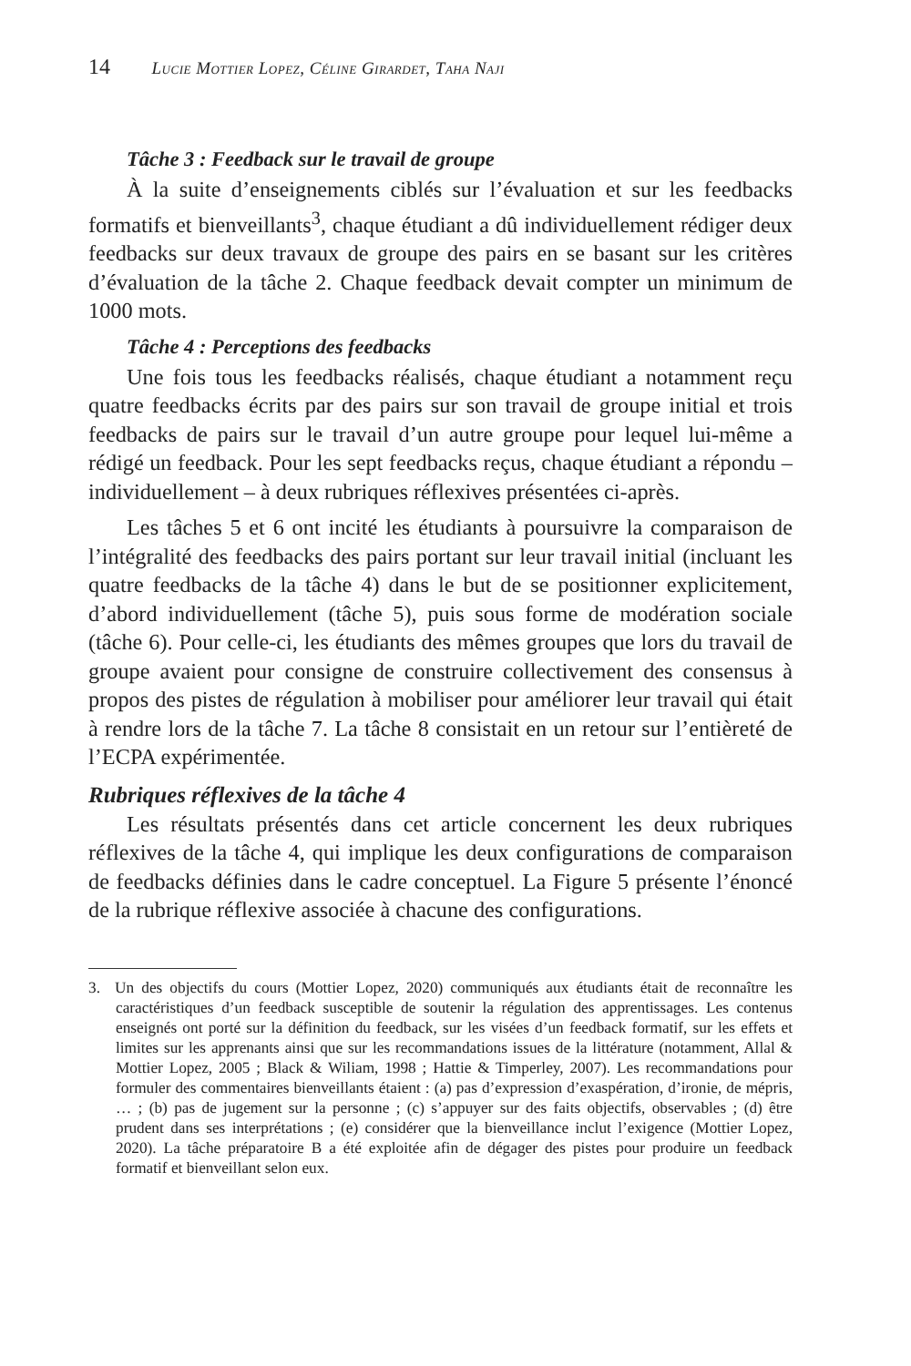14 Lucie Mottier Lopez, Céline Girardet, Taha Naji
Tâche 3 : Feedback sur le travail de groupe
À la suite d’enseignements ciblés sur l’évaluation et sur les feedbacks formatifs et bienveillants<sup>3</sup>, chaque étudiant a dû individuellement rédiger deux feedbacks sur deux travaux de groupe des pairs en se basant sur les critères d’évaluation de la tâche 2. Chaque feedback devait compter un minimum de 1000 mots.
Tâche 4 : Perceptions des feedbacks
Une fois tous les feedbacks réalisés, chaque étudiant a notamment reçu quatre feedbacks écrits par des pairs sur son travail de groupe initial et trois feedbacks de pairs sur le travail d’un autre groupe pour lequel lui-même a rédigé un feedback. Pour les sept feedbacks reçus, chaque étudiant a répondu – individuellement – à deux rubriques réflexives présentées ci-après.
Les tâches 5 et 6 ont incité les étudiants à poursuivre la comparaison de l’intégralité des feedbacks des pairs portant sur leur travail initial (incluant les quatre feedbacks de la tâche 4) dans le but de se positionner explicitement, d’abord individuellement (tâche 5), puis sous forme de modération sociale (tâche 6). Pour celle-ci, les étudiants des mêmes groupes que lors du travail de groupe avaient pour consigne de construire collectivement des consensus à propos des pistes de régulation à mobiliser pour améliorer leur travail qui était à rendre lors de la tâche 7. La tâche 8 consistait en un retour sur l’entièreté de l’ECPA expérimentée.
Rubriques réflexives de la tâche 4
Les résultats présentés dans cet article concernent les deux rubriques réflexives de la tâche 4, qui implique les deux configurations de comparaison de feedbacks définies dans le cadre conceptuel. La Figure 5 présente l’énoncé de la rubrique réflexive associée à chacune des configurations.
3. Un des objectifs du cours (Mottier Lopez, 2020) communiqués aux étudiants était de reconnaître les caractéristiques d’un feedback susceptible de soutenir la régulation des apprentissages. Les contenus enseignés ont porté sur la définition du feedback, sur les visées d’un feedback formatif, sur les effets et limites sur les apprenants ainsi que sur les recommandations issues de la littérature (notamment, Allal & Mottier Lopez, 2005 ; Black & Wiliam, 1998 ; Hattie & Timperley, 2007). Les recommandations pour formuler des commentaires bienveillants étaient : (a) pas d’expression d’exaspération, d’ironie, de mépris, … ; (b) pas de jugement sur la personne ; (c) s’appuyer sur des faits objectifs, observables ; (d) être prudent dans ses interprétations ; (e) considérer que la bienveillance inclut l’exigence (Mottier Lopez, 2020). La tâche préparatoire B a été exploitée afin de dégager des pistes pour produire un feedback formatif et bienveillant selon eux.